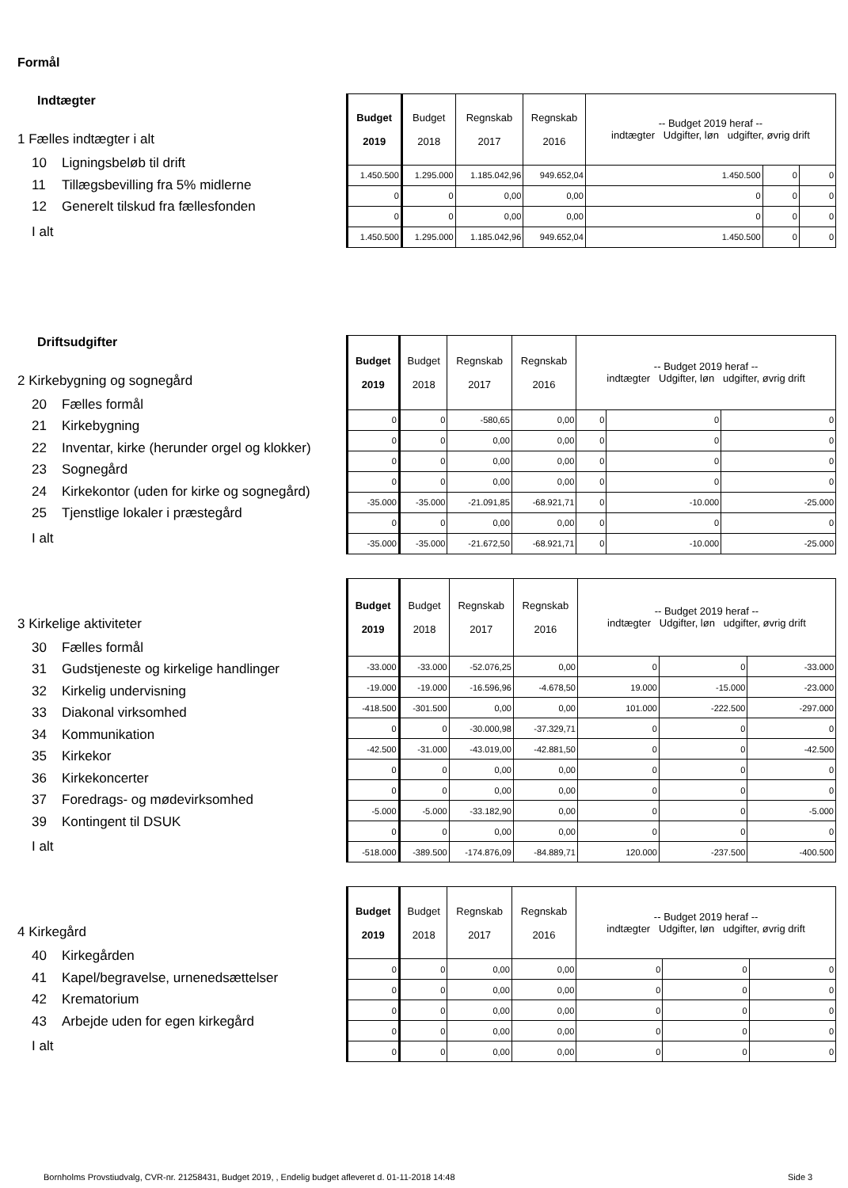Formål
Indtægter
1 Fælles indtægter i alt
10 Ligningsbeløb til drift
11 Tillægsbevilling fra 5% midlerne
12 Generelt tilskud fra fællesfonden
I alt
| Budget 2019 | Budget 2018 | Regnskab 2017 | Regnskab 2016 | -- Budget 2019 heraf -- indtægter Udgifter, løn udgifter, øvrig drift | | |
| --- | --- | --- | --- | --- | --- | --- |
| 1.450.500 | 1.295.000 | 1.185.042,96 | 949.652,04 | 1.450.500 | 0 | 0 |
| 0 | 0 | 0,00 | 0,00 | 0 | 0 | 0 |
| 0 | 0 | 0,00 | 0,00 | 0 | 0 | 0 |
| 1.450.500 | 1.295.000 | 1.185.042,96 | 949.652,04 | 1.450.500 | 0 | 0 |
Driftsudgifter
2 Kirkebygning og sognegård
20 Fælles formål
21 Kirkebygning
22 Inventar, kirke (herunder orgel og klokker)
23 Sognegård
24 Kirkekontor (uden for kirke og sognegård)
25 Tjenstlige lokaler i præstegård
I alt
| Budget 2019 | Budget 2018 | Regnskab 2017 | Regnskab 2016 | -- Budget 2019 heraf -- indtægter Udgifter, løn udgifter, øvrig drift | | |
| --- | --- | --- | --- | --- | --- | --- |
| 0 | 0 | -580,65 | 0,00 | 0 | 0 | 0 |
| 0 | 0 | 0,00 | 0,00 | 0 | 0 | 0 |
| 0 | 0 | 0,00 | 0,00 | 0 | 0 | 0 |
| 0 | 0 | 0,00 | 0,00 | 0 | 0 | 0 |
| -35.000 | -35.000 | -21.091,85 | -68.921,71 | 0 | -10.000 | -25.000 |
| 0 | 0 | 0,00 | 0,00 | 0 | 0 | 0 |
| -35.000 | -35.000 | -21.672,50 | -68.921,71 | 0 | -10.000 | -25.000 |
3 Kirkelige aktiviteter
30 Fælles formål
31 Gudstjeneste og kirkelige handlinger
32 Kirkelig undervisning
33 Diakonal virksomhed
34 Kommunikation
35 Kirkekor
36 Kirkekoncerter
37 Foredrags- og mødevirksomhed
39 Kontingent til DSUK
I alt
| Budget 2019 | Budget 2018 | Regnskab 2017 | Regnskab 2016 | -- Budget 2019 heraf -- indtægter Udgifter, løn udgifter, øvrig drift | | |
| --- | --- | --- | --- | --- | --- | --- |
| -33.000 | -33.000 | -52.076,25 | 0,00 | 0 | 0 | -33.000 |
| -19.000 | -19.000 | -16.596,96 | -4.678,50 | 19.000 | -15.000 | -23.000 |
| -418.500 | -301.500 | 0,00 | 0,00 | 101.000 | -222.500 | -297.000 |
| 0 | 0 | -30.000,98 | -37.329,71 | 0 | 0 | 0 |
| -42.500 | -31.000 | -43.019,00 | -42.881,50 | 0 | 0 | -42.500 |
| 0 | 0 | 0,00 | 0,00 | 0 | 0 | 0 |
| 0 | 0 | 0,00 | 0,00 | 0 | 0 | 0 |
| -5.000 | -5.000 | -33.182,90 | 0,00 | 0 | 0 | -5.000 |
| 0 | 0 | 0,00 | 0,00 | 0 | 0 | 0 |
| -518.000 | -389.500 | -174.876,09 | -84.889,71 | 120.000 | -237.500 | -400.500 |
4 Kirkegård
40 Kirkegården
41 Kapel/begravelse, urnenedsættelser
42 Krematorium
43 Arbejde uden for egen kirkegård
I alt
| Budget 2019 | Budget 2018 | Regnskab 2017 | Regnskab 2016 | -- Budget 2019 heraf -- indtægter Udgifter, løn udgifter, øvrig drift | | |
| --- | --- | --- | --- | --- | --- | --- |
| 0 | 0 | 0,00 | 0,00 | 0 | 0 | 0 |
| 0 | 0 | 0,00 | 0,00 | 0 | 0 | 0 |
| 0 | 0 | 0,00 | 0,00 | 0 | 0 | 0 |
| 0 | 0 | 0,00 | 0,00 | 0 | 0 | 0 |
| 0 | 0 | 0,00 | 0,00 | 0 | 0 | 0 |
Bornholms Provstiudvalg, CVR-nr. 21258431, Budget 2019, , Endelig budget afleveret d. 01-11-2018 14:48
Side 3